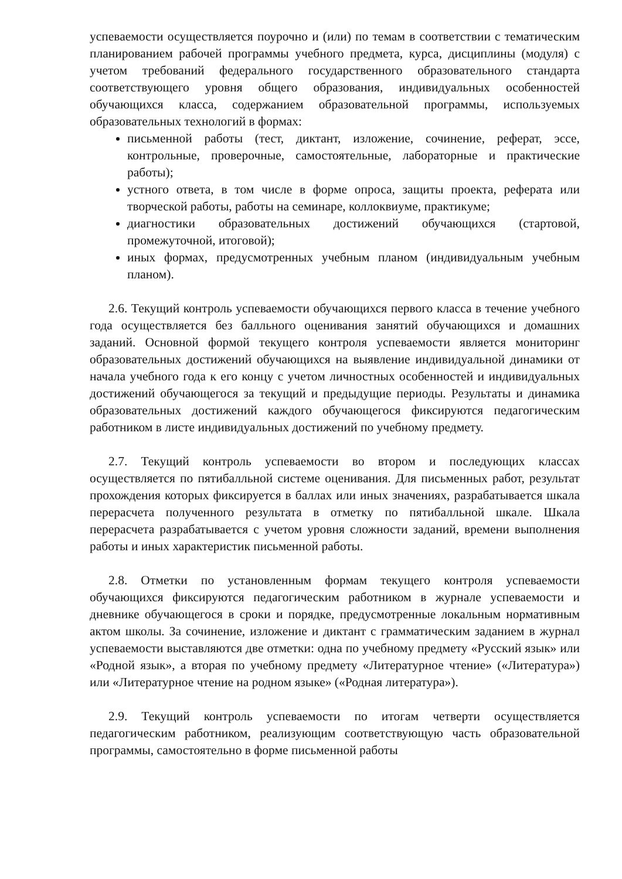успеваемости осуществляется поурочно и (или) по темам в соответствии с тематическим планированием рабочей программы учебного предмета, курса, дисциплины (модуля) с учетом требований федерального государственного образовательного стандарта соответствующего уровня общего образования, индивидуальных особенностей обучающихся класса, содержанием образовательной программы, используемых образовательных технологий в формах:
письменной работы (тест, диктант, изложение, сочинение, реферат, эссе, контрольные, проверочные, самостоятельные, лабораторные и практические работы);
устного ответа, в том числе в форме опроса, защиты проекта, реферата или творческой работы, работы на семинаре, коллоквиуме, практикуме;
диагностики образовательных достижений обучающихся (стартовой, промежуточной, итоговой);
иных формах, предусмотренных учебным планом (индивидуальным учебным планом).
2.6. Текущий контроль успеваемости обучающихся первого класса в течение учебного года осуществляется без балльного оценивания занятий обучающихся и домашних заданий. Основной формой текущего контроля успеваемости является мониторинг образовательных достижений обучающихся на выявление индивидуальной динамики от начала учебного года к его концу с учетом личностных особенностей и индивидуальных достижений обучающегося за текущий и предыдущие периоды. Результаты и динамика образовательных достижений каждого обучающегося фиксируются педагогическим работником в листе индивидуальных достижений по учебному предмету.
2.7. Текущий контроль успеваемости во втором и последующих классах осуществляется по пятибалльной системе оценивания. Для письменных работ, результат прохождения которых фиксируется в баллах или иных значениях, разрабатывается шкала перерасчета полученного результата в отметку по пятибалльной шкале. Шкала перерасчета разрабатывается с учетом уровня сложности заданий, времени выполнения работы и иных характеристик письменной работы.
2.8. Отметки по установленным формам текущего контроля успеваемости обучающихся фиксируются педагогическим работником в журнале успеваемости и дневнике обучающегося в сроки и порядке, предусмотренные локальным нормативным актом школы. За сочинение, изложение и диктант с грамматическим заданием в журнал успеваемости выставляются две отметки: одна по учебному предмету «Русский язык» или «Родной язык», а вторая по учебному предмету «Литературное чтение» («Литература») или «Литературное чтение на родном языке» («Родная литература»).
2.9. Текущий контроль успеваемости по итогам четверти осуществляется педагогическим работником, реализующим соответствующую часть образовательной программы, самостоятельно в форме письменной работы